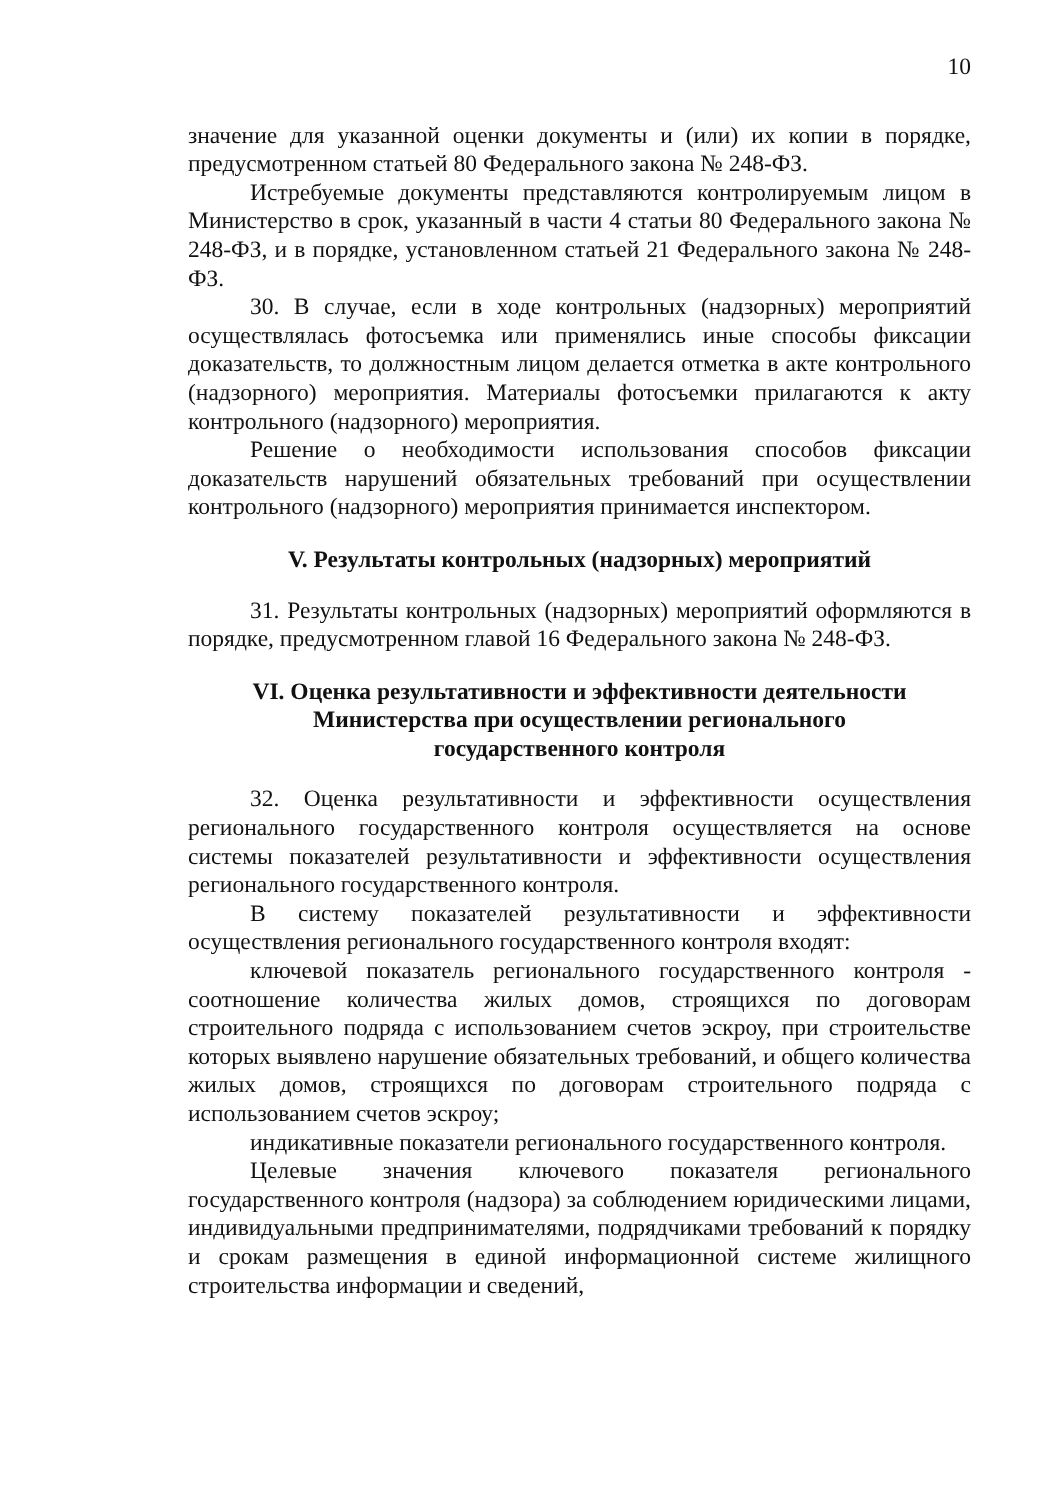10
значение для указанной оценки документы и (или) их копии в порядке, предусмотренном статьей 80 Федерального закона № 248-ФЗ.
Истребуемые документы представляются контролируемым лицом в Министерство в срок, указанный в части 4 статьи 80 Федерального закона № 248-ФЗ, и в порядке, установленном статьей 21 Федерального закона № 248-ФЗ.
30. В случае, если в ходе контрольных (надзорных) мероприятий осуществлялась фотосъемка или применялись иные способы фиксации доказательств, то должностным лицом делается отметка в акте контрольного (надзорного) мероприятия. Материалы фотосъемки прилагаются к акту контрольного (надзорного) мероприятия.
Решение о необходимости использования способов фиксации доказательств нарушений обязательных требований при осуществлении контрольного (надзорного) мероприятия принимается инспектором.
V. Результаты контрольных (надзорных) мероприятий
31. Результаты контрольных (надзорных) мероприятий оформляются в порядке, предусмотренном главой 16 Федерального закона № 248-ФЗ.
VI. Оценка результативности и эффективности деятельности
Министерства при осуществлении регионального
государственного контроля
32. Оценка результативности и эффективности осуществления регионального государственного контроля осуществляется на основе системы показателей результативности и эффективности осуществления регионального государственного контроля.
В систему показателей результативности и эффективности осуществления регионального государственного контроля входят:
ключевой показатель регионального государственного контроля - соотношение количества жилых домов, строящихся по договорам строительного подряда с использованием счетов эскроу, при строительстве которых выявлено нарушение обязательных требований, и общего количества жилых домов, строящихся по договорам строительного подряда с использованием счетов эскроу;
индикативные показатели регионального государственного контроля.
Целевые значения ключевого показателя регионального государственного контроля (надзора) за соблюдением юридическими лицами, индивидуальными предпринимателями, подрядчиками требований к порядку и срокам размещения в единой информационной системе жилищного строительства информации и сведений,